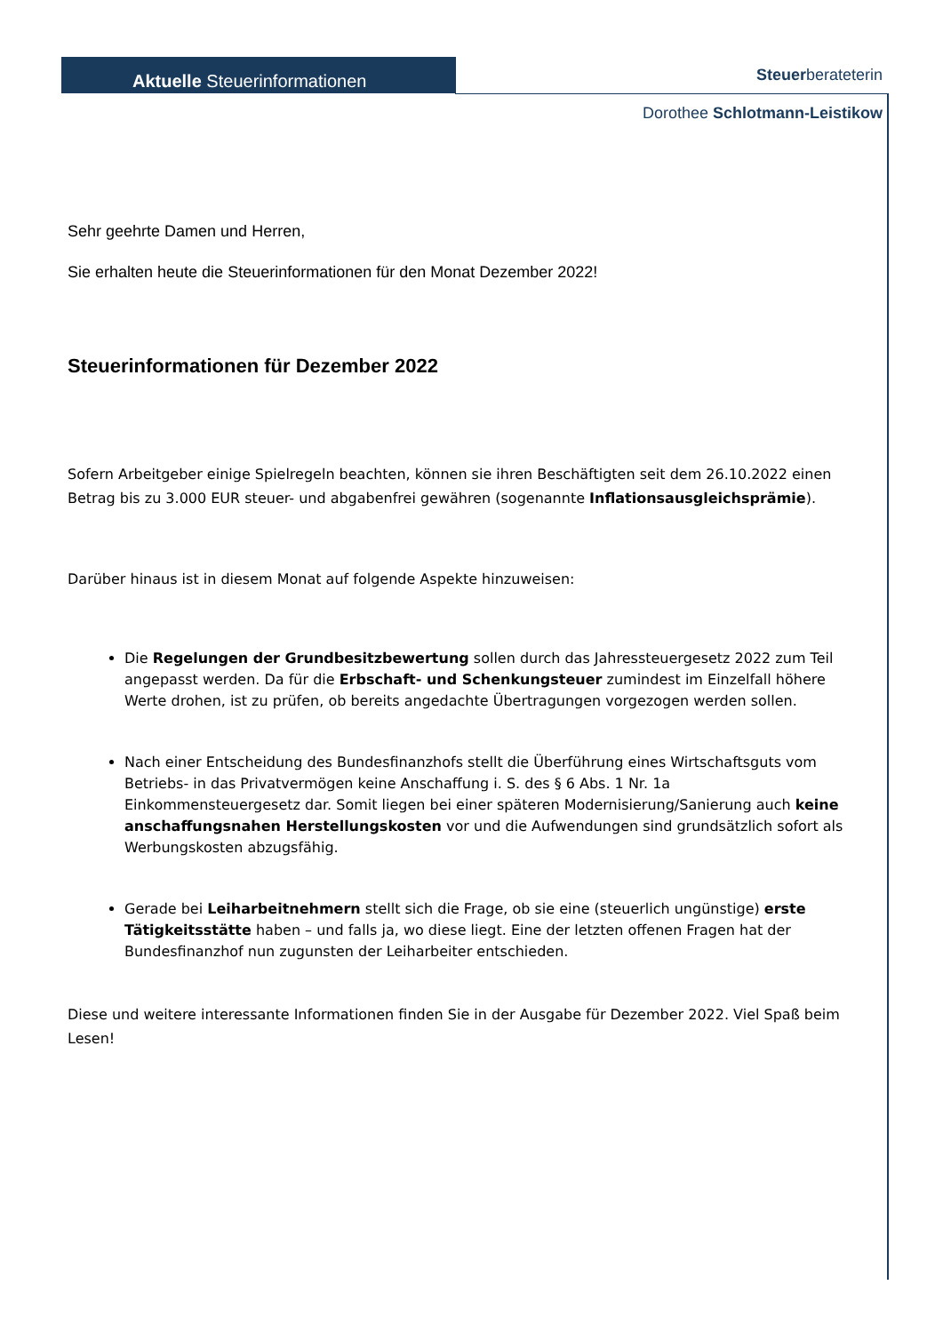Aktuelle Steuerinformationen
Steuerberateterin
Dorothee Schlotmann-Leistikow
Sehr geehrte Damen und Herren,
Sie erhalten heute die Steuerinformationen für den Monat Dezember 2022!
Steuerinformationen für Dezember 2022
Sofern Arbeitgeber einige Spielregeln beachten, können sie ihren Beschäftigten seit dem 26.10.2022 einen Betrag bis zu 3.000 EUR steuer- und abgabenfrei gewähren (sogenannte Inflationsausgleichsprämie).
Darüber hinaus ist in diesem Monat auf folgende Aspekte hinzuweisen:
Die Regelungen der Grundbesitzbewertung sollen durch das Jahressteuergesetz 2022 zum Teil angepasst werden. Da für die Erbschaft- und Schenkungsteuer zumindest im Einzelfall höhere Werte drohen, ist zu prüfen, ob bereits angedachte Übertragungen vorgezogen werden sollen.
Nach einer Entscheidung des Bundesfinanzhofs stellt die Überführung eines Wirtschaftsguts vom Betriebs- in das Privatvermögen keine Anschaffung i. S. des § 6 Abs. 1 Nr. 1a Einkommensteuergesetz dar. Somit liegen bei einer späteren Modernisierung/Sanierung auch keine anschaffungsnahen Herstellungskosten vor und die Aufwendungen sind grundsätzlich sofort als Werbungskosten abzugsfähig.
Gerade bei Leiharbeitnehmern stellt sich die Frage, ob sie eine (steuerlich ungünstige) erste Tätigkeitsstätte haben – und falls ja, wo diese liegt. Eine der letzten offenen Fragen hat der Bundesfinanzhof nun zugunsten der Leiharbeiter entschieden.
Diese und weitere interessante Informationen finden Sie in der Ausgabe für Dezember 2022. Viel Spaß beim Lesen!